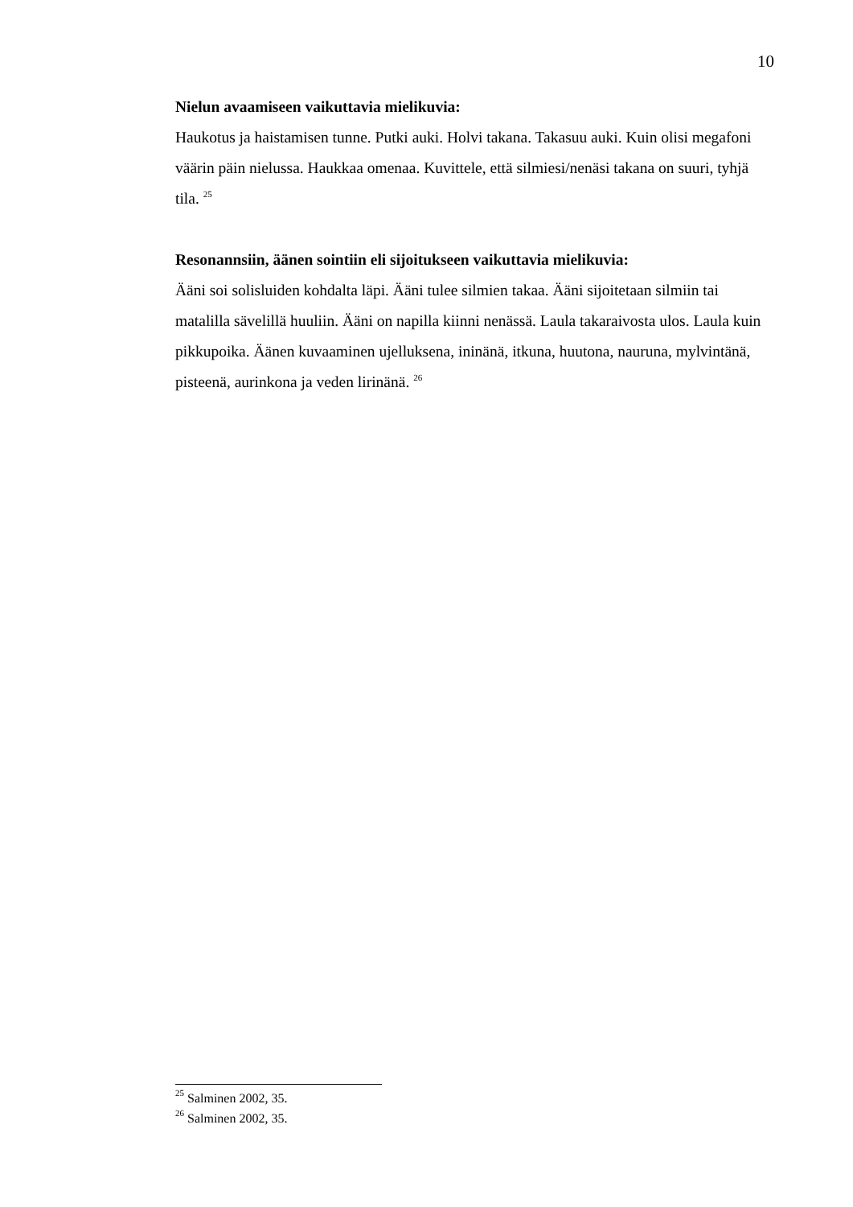10
Nielun avaamiseen vaikuttavia mielikuvia:
Haukotus ja haistamisen tunne. Putki auki. Holvi takana. Takasuu auki. Kuin olisi megafoni väärin päin nielussa. Haukkaa omenaa. Kuvittele, että silmiesi/nenäsi takana on suuri, tyhjä tila. <sup>25</sup>
Resonannsiin, äänen sointiin eli sijoitukseen vaikuttavia mielikuvia:
Ääni soi solisluiden kohdalta läpi. Ääni tulee silmien takaa. Ääni sijoitetaan silmiin tai matalilla sävelillä huuliin. Ääni on napilla kiinni nenässä. Laula takaraivosta ulos. Laula kuin pikkupoika. Äänen kuvaaminen ujelluksena, ininänä, itkuna, huutona, nauruna, mylvintänä, pisteenä, aurinkona ja veden lirinänä. <sup>26</sup>
<sup>25</sup> Salminen 2002, 35.
<sup>26</sup> Salminen 2002, 35.